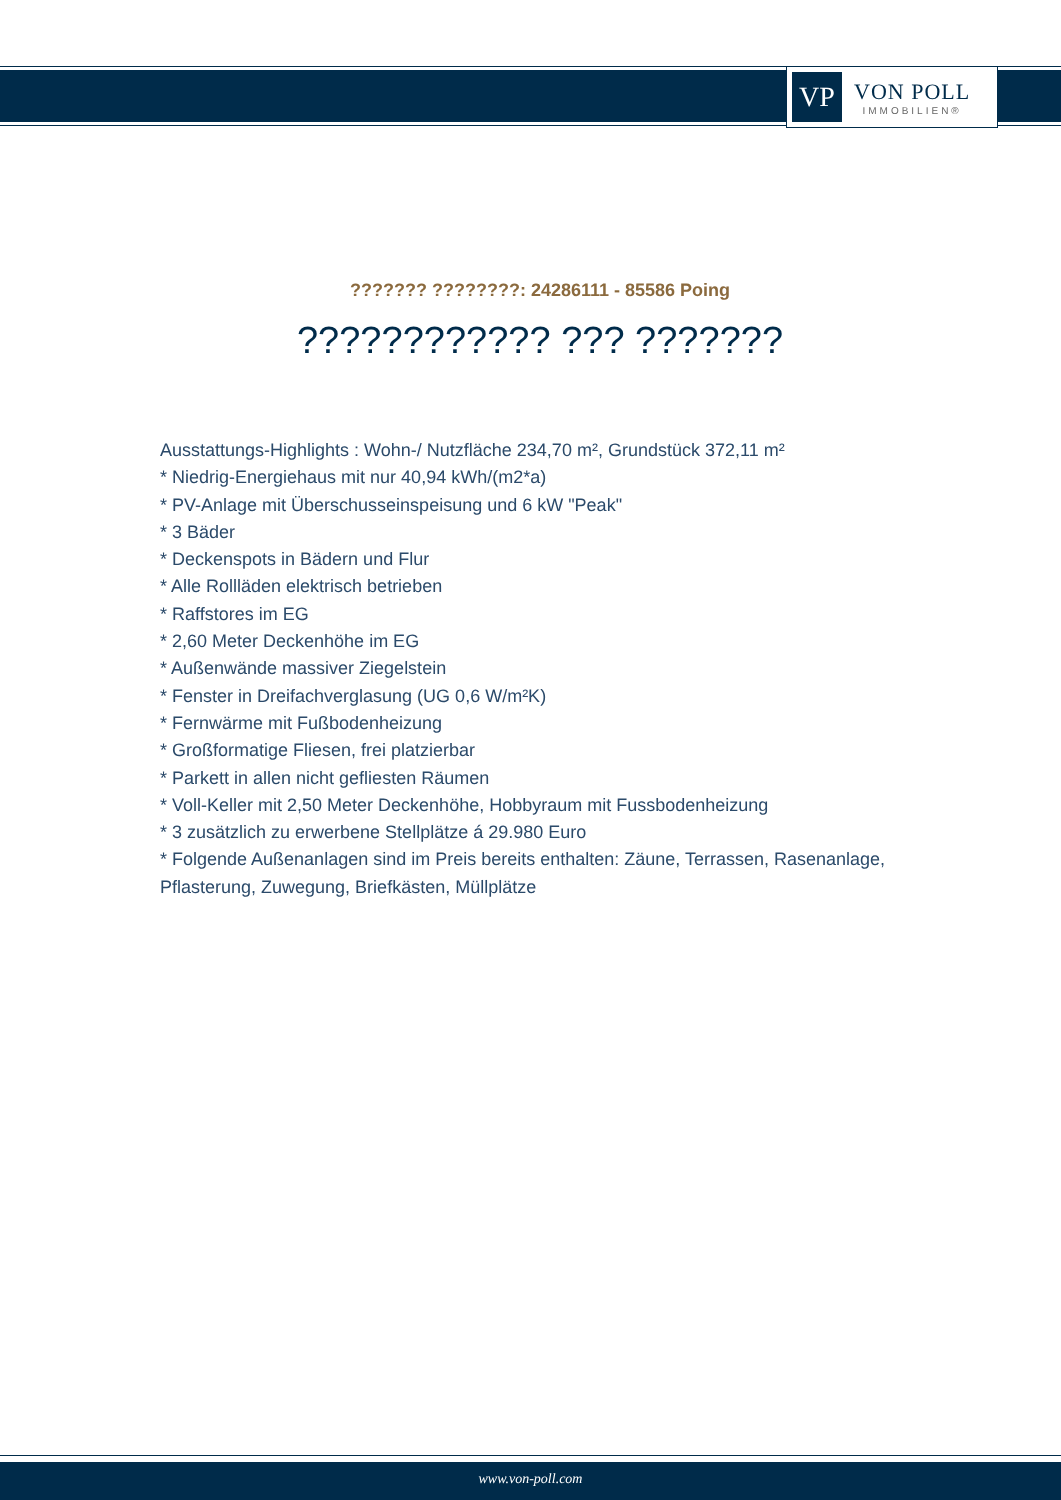VP
VON POLL
IMMOBILIEN®
??????? ????????: 24286111 - 85586 Poing
???????????? ??? ???????
Ausstattungs-Highlights : Wohn-/ Nutzfläche 234,70 m², Grundstück 372,11 m²
* Niedrig-Energiehaus mit nur 40,94 kWh/(m2*a)
* PV-Anlage mit Überschusseinspeisung und 6 kW "Peak"
* 3 Bäder
* Deckenspots in Bädern und Flur
* Alle Rollläden elektrisch betrieben
* Raffstores im EG
* 2,60 Meter Deckenhöhe im EG
* Außenwände massiver Ziegelstein
* Fenster in Dreifachverglasung (UG 0,6 W/m²K)
* Fernwärme mit Fußbodenheizung
* Großformatige Fliesen, frei platzierbar
* Parkett in allen nicht gefliesten Räumen
* Voll-Keller mit 2,50 Meter Deckenhöhe, Hobbyraum mit Fussbodenheizung
* 3 zusätzlich zu erwerbene Stellplätze á 29.980 Euro
* Folgende Außenanlagen sind im Preis bereits enthalten: Zäune, Terrassen, Rasenanlage, Pflasterung, Zuwegung, Briefkästen, Müllplätze
www.von-poll.com